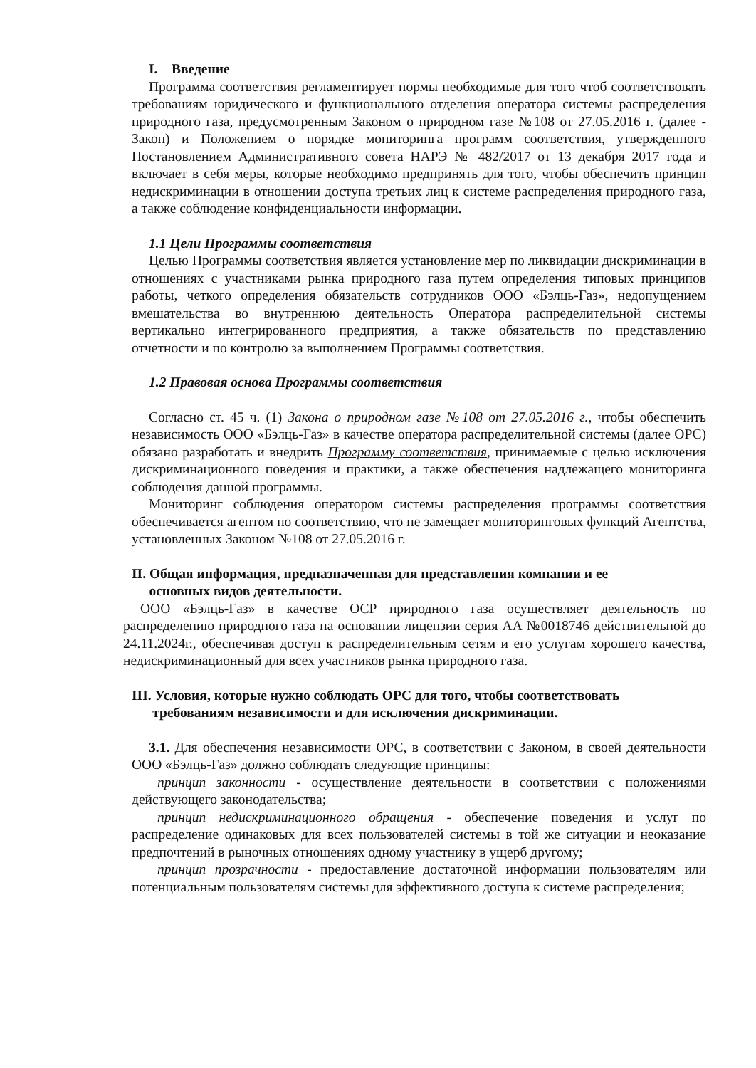I. Введение
Программа соответствия регламентирует нормы необходимые для того чтоб соответствовать требованиям юридического и функционального отделения оператора системы распределения природного газа, предусмотренным Законом о природном газе №108 от 27.05.2016 г. (далее - Закон) и Положением о порядке мониторинга программ соответствия, утвержденного Постановлением Административного совета НАРЭ № 482/2017 от 13 декабря 2017 года и включает в себя меры, которые необходимо предпринять для того, чтобы обеспечить принцип недискриминации в отношении доступа третьих лиц к системе распределения природного газа, а также соблюдение конфиденциальности информации.
1.1 Цели Программы соответствия
Целью Программы соответствия является установление мер по ликвидации дискриминации в отношениях с участниками рынка природного газа путем определения типовых принципов работы, четкого определения обязательств сотрудников ООО «Бэлць-Газ», недопущением вмешательства во внутреннюю деятельность Оператора распределительной системы вертикально интегрированного предприятия, а также обязательств по представлению отчетности и по контролю за выполнением Программы соответствия.
1.2 Правовая основа Программы соответствия
Согласно ст. 45 ч. (1) Закона о природном газе №108 от 27.05.2016 г., чтобы обеспечить независимость ООО «Бэлць-Газ» в качестве оператора распределительной системы (далее ОРС) обязано разработать и внедрить Программу соответствия, принимаемые с целью исключения дискриминационного поведения и практики, а также обеспечения надлежащего мониторинга соблюдения данной программы.
Мониторинг соблюдения оператором системы распределения программы соответствия обеспечивается агентом по соответствию, что не замещает мониторинговых функций Агентства, установленных Законом №108 от 27.05.2016 г.
II. Общая информация, предназначенная для представления компании и ее
основных видов деятельности.
ООО «Бэлць-Газ» в качестве ОСР природного газа осуществляет деятельность по распределению природного газа на основании лицензии серия АА №0018746 действительной до 24.11.2024г., обеспечивая доступ к распределительным сетям и его услугам хорошего качества, недискриминационный для всех участников рынка природного газа.
III. Условия, которые нужно соблюдать ОРС для того, чтобы соответствовать
требованиям независимости и для исключения дискриминации.
3.1. Для обеспечения независимости ОРС, в соответствии с Законом, в своей деятельности ООО «Бэлць-Газ» должно соблюдать следующие принципы:
принцип законности - осуществление деятельности в соответствии с положениями действующего законодательства;
принцип недискриминационного обращения - обеспечение поведения и услуг по распределение одинаковых для всех пользователей системы в той же ситуации и неоказание предпочтений в рыночных отношениях одному участнику в ущерб другому;
принцип прозрачности - предоставление достаточной информации пользователям или потенциальным пользователям системы для эффективного доступа к системе распределения;